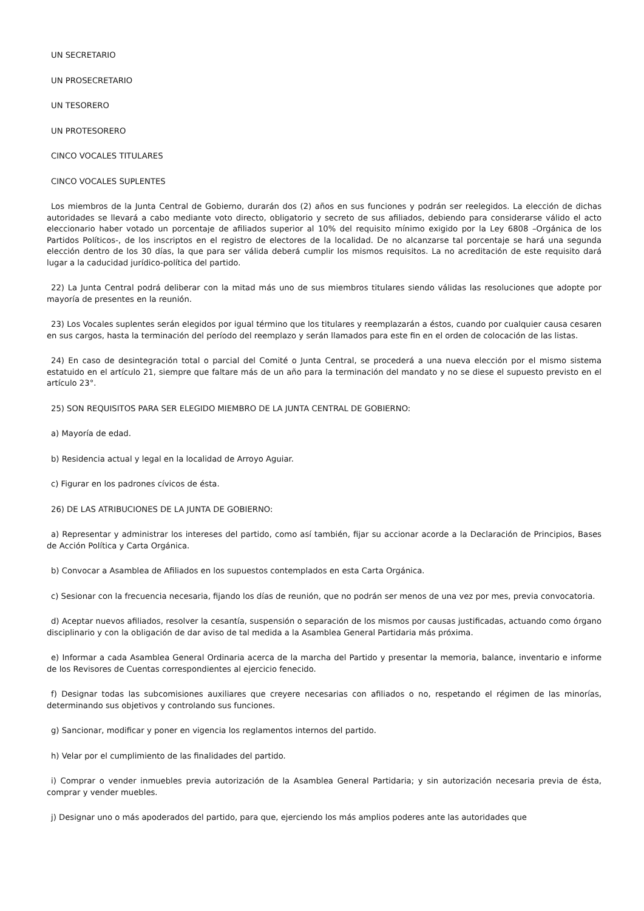UN SECRETARIO
UN PROSECRETARIO
UN TESORERO
UN PROTESORERO
CINCO VOCALES TITULARES
CINCO VOCALES SUPLENTES
Los miembros de la Junta Central de Gobierno, durarán dos (2) años en sus funciones y podrán ser reelegidos. La elección de dichas autoridades se llevará a cabo mediante voto directo, obligatorio y secreto de sus afiliados, debiendo para considerarse válido el acto eleccionario haber votado un porcentaje de afiliados superior al 10% del requisito mínimo exigido por la Ley 6808 –Orgánica de los Partidos Políticos-, de los inscriptos en el registro de electores de la localidad. De no alcanzarse tal porcentaje se hará una segunda elección dentro de los 30 días, la que para ser válida deberá cumplir los mismos requisitos. La no acreditación de este requisito dará lugar a la caducidad jurídico-política del partido.
22) La Junta Central podrá deliberar con la mitad más uno de sus miembros titulares siendo válidas las resoluciones que adopte por mayoría de presentes en la reunión.
23) Los Vocales suplentes serán elegidos por igual término que los titulares y reemplazarán a éstos, cuando por cualquier causa cesaren en sus cargos, hasta la terminación del período del reemplazo y serán llamados para este fin en el orden de colocación de las listas.
24) En caso de desintegración total o parcial del Comité o Junta Central, se procederá a una nueva elección por el mismo sistema estatuido en el artículo 21, siempre que faltare más de un año para la terminación del mandato y no se diese el supuesto previsto en el artículo 23°.
25) SON REQUISITOS PARA SER ELEGIDO MIEMBRO DE LA JUNTA CENTRAL DE GOBIERNO:
a) Mayoría de edad.
b) Residencia actual y legal en la localidad de Arroyo Aguiar.
c) Figurar en los padrones cívicos de ésta.
26) DE LAS ATRIBUCIONES DE LA JUNTA DE GOBIERNO:
a) Representar y administrar los intereses del partido, como así también, fijar su accionar acorde a la Declaración de Principios, Bases de Acción Política y Carta Orgánica.
b) Convocar a Asamblea de Afiliados en los supuestos contemplados en esta Carta Orgánica.
c) Sesionar con la frecuencia necesaria, fijando los días de reunión, que no podrán ser menos de una vez por mes, previa convocatoria.
d) Aceptar nuevos afiliados, resolver la cesantía, suspensión o separación de los mismos por causas justificadas, actuando como órgano disciplinario y con la obligación de dar aviso de tal medida a la Asamblea General Partidaria más próxima.
e) Informar a cada Asamblea General Ordinaria acerca de la marcha del Partido y presentar la memoria, balance, inventario e informe de los Revisores de Cuentas correspondientes al ejercicio fenecido.
f) Designar todas las subcomisiones auxiliares que creyere necesarias con afiliados o no, respetando el régimen de las minorías, determinando sus objetivos y controlando sus funciones.
g) Sancionar, modificar y poner en vigencia los reglamentos internos del partido.
h) Velar por el cumplimiento de las finalidades del partido.
i) Comprar o vender inmuebles previa autorización de la Asamblea General Partidaria; y sin autorización necesaria previa de ésta, comprar y vender muebles.
j) Designar uno o más apoderados del partido, para que, ejerciendo los más amplios poderes ante las autoridades que